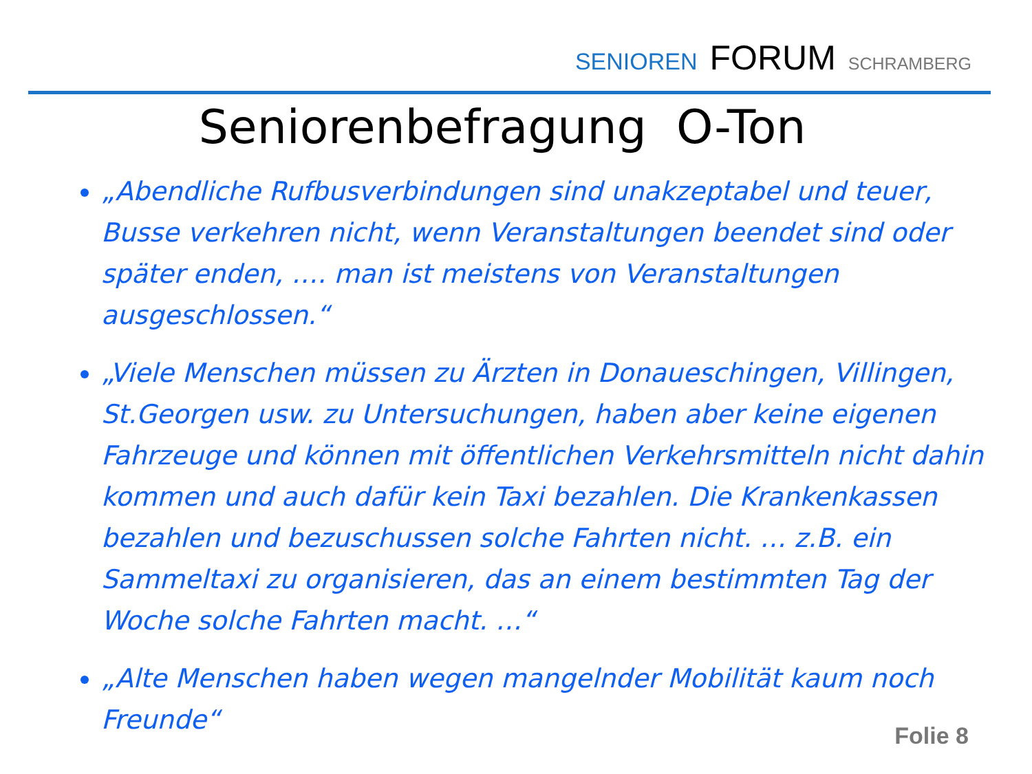SENIOREN FORUM SCHRAMBERG
Seniorenbefragung O-Ton
„Abendliche Rufbusverbindungen sind unakzeptabel und teuer, Busse verkehren nicht, wenn Veranstaltungen beendet sind oder später enden, …. man ist meistens von Veranstaltungen ausgeschlossen.“
„Viele Menschen müssen zu Ärzten in Donaueschingen, Villingen, St.Georgen usw. zu Untersuchungen, haben aber keine eigenen Fahrzeuge und können mit öffentlichen Verkehrsmitteln nicht dahin kommen und auch dafür kein Taxi bezahlen. Die Krankenkassen bezahlen und bezuschussen solche Fahrten nicht. … z.B. ein Sammeltaxi zu organisieren, das an einem bestimmten Tag der Woche solche Fahrten macht. …“
„Alte Menschen haben wegen mangelnder Mobilität kaum noch Freunde“
Folie 8